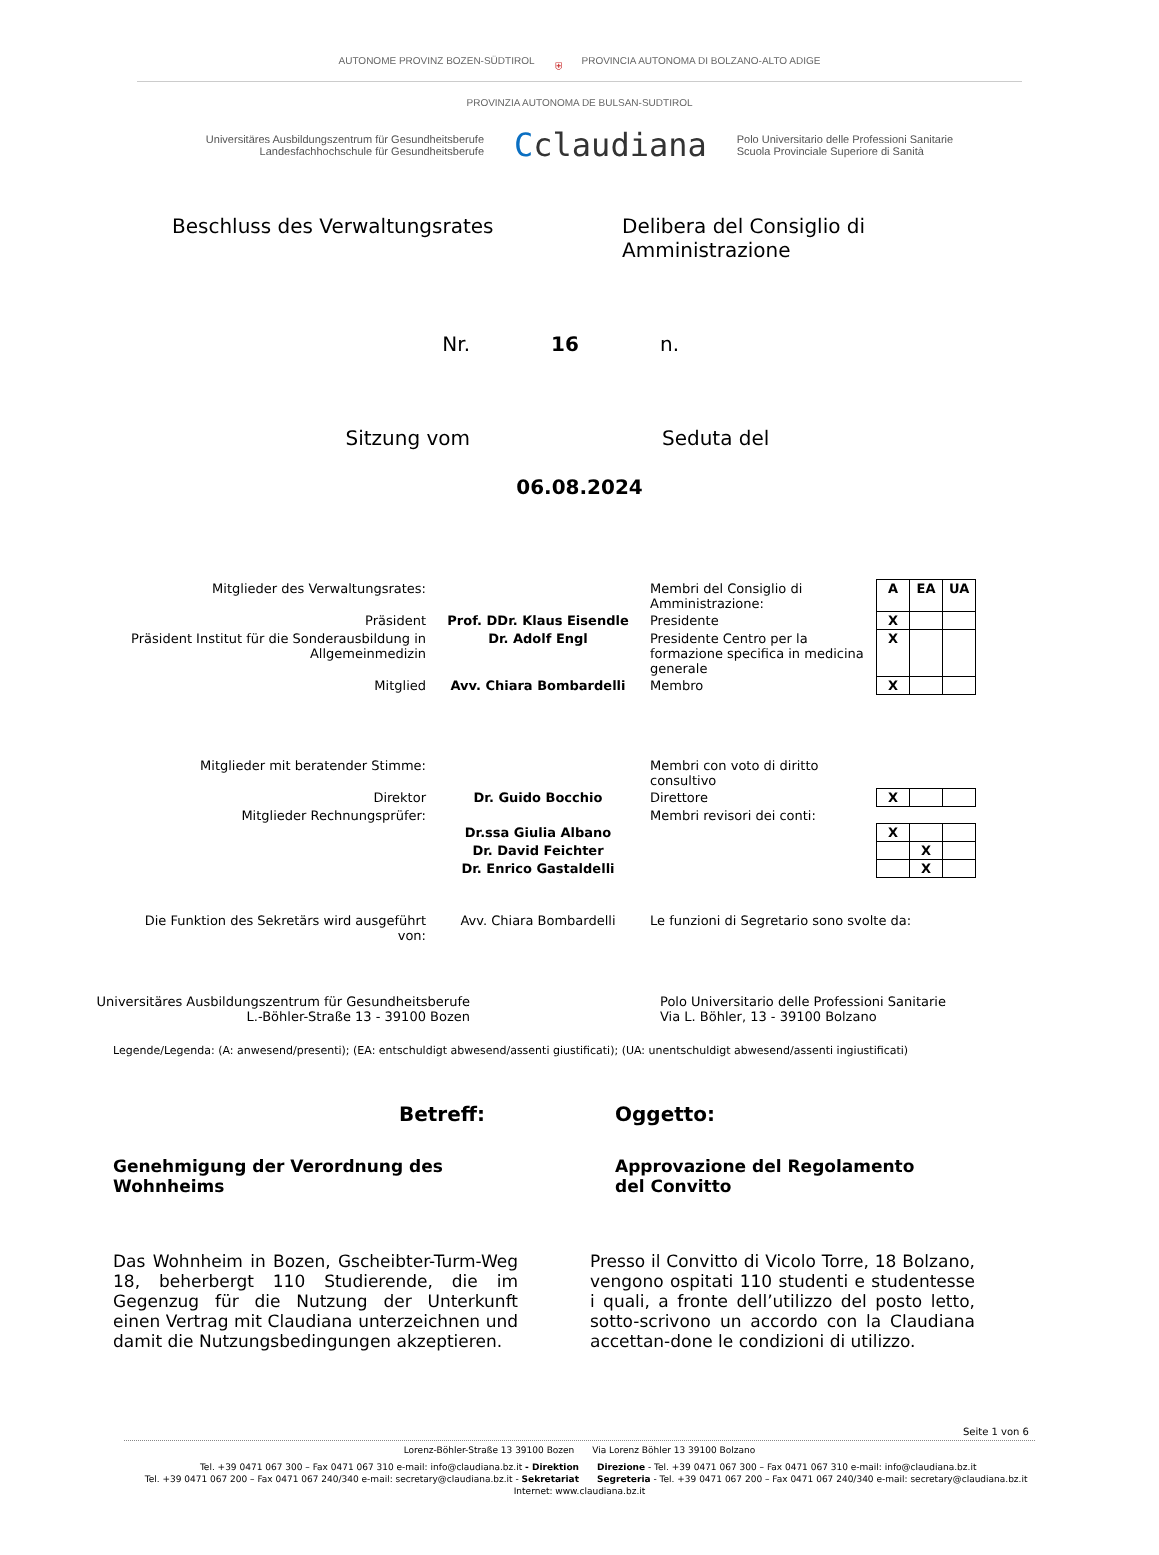AUTONOME PROVINZ BOZEN-SÜDTIROL ⛨ PROVINCIA AUTONOMA DI BOLZANO-ALTO ADIGE
PROVINZIA AUTONOMA DE BULSAN-SUDTIROL
Universitäres Ausbildungszentrum für Gesundheitsberufe
Landesfachhochschule für Gesundheitsberufe
Cclaudiana
Polo Universitario delle Professioni Sanitarie
Scuola Provinciale Superiore di Sanità
Beschluss des Verwaltungsrates Delibera del Consiglio di Amministrazione
Nr. 16 n.
Sitzung vom Seduta del
06.08.2024
| Mitglieder des Verwaltungsrates: | | Membri del Consiglio di Amministrazione: | A | EA | UA |
| Präsident | Prof. DDr. Klaus Eisendle | Presidente | X | | |
| Präsident Institut für die Sonderausbildung in Allgemeinmedizin | Dr. Adolf Engl | Presidente Centro per la formazione specifica in medicina generale | X | | |
| Mitglied | Avv. Chiara Bombardelli | Membro | X | | |
| Mitglieder mit beratender Stimme: | | Membri con voto di diritto consultivo | | | |
| Direktor | Dr. Guido Bocchio | Direttore | X | | |
| Mitglieder Rechnungsprüfer: | | Membri revisori dei conti: | | | |
| | Dr.ssa Giulia Albano | | X | | |
| | Dr. David Feichter | | | X | |
| | Dr. Enrico Gastaldelli | | | X | |
| Die Funktion des Sekretärs wird ausgeführt von: | Avv. Chiara Bombardelli | Le funzioni di Segretario sono svolte da: | | | |
Universitäres Ausbildungszentrum für Gesundheitsberufe
L.-Böhler-Straße 13 - 39100 Bozen
Polo Universitario delle Professioni Sanitarie
Via L. Böhler, 13 - 39100 Bolzano
Legende/Legenda: (A: anwesend/presenti); (EA: entschuldigt abwesend/assenti giustificati); (UA: unentschuldigt abwesend/assenti ingiustificati)
Betreff: Oggetto:
Genehmigung der Verordnung des Wohnheims
Approvazione del Regolamento del Convitto
Das Wohnheim in Bozen, Gscheibter-Turm-Weg 18, beherbergt 110 Studierende, die im Gegenzug für die Nutzung der Unterkunft einen Vertrag mit Claudiana unterzeichnen und damit die Nutzungsbedingungen akzeptieren.
Presso il Convitto di Vicolo Torre, 18 Bolzano, vengono ospitati 110 studenti e studentesse i quali, a fronte dell’utilizzo del posto letto, sotto-scrivono un accordo con la Claudiana accettan-done le condizioni di utilizzo.
Seite 1 von 6
Lorenz-Böhler-Straße 13 39100 Bozen Via Lorenz Böhler 13 39100 Bolzano
Tel. +39 0471 067 300 – Fax 0471 067 310 e-mail: info@claudiana.bz.it - Direktion
Tel. +39 0471 067 200 – Fax 0471 067 240/340 e-mail: secretary@claudiana.bz.it - Sekretariat
Direzione - Tel. +39 0471 067 300 – Fax 0471 067 310 e-mail: info@claudiana.bz.it
Segreteria - Tel. +39 0471 067 200 – Fax 0471 067 240/340 e-mail: secretary@claudiana.bz.it
Internet: www.claudiana.bz.it